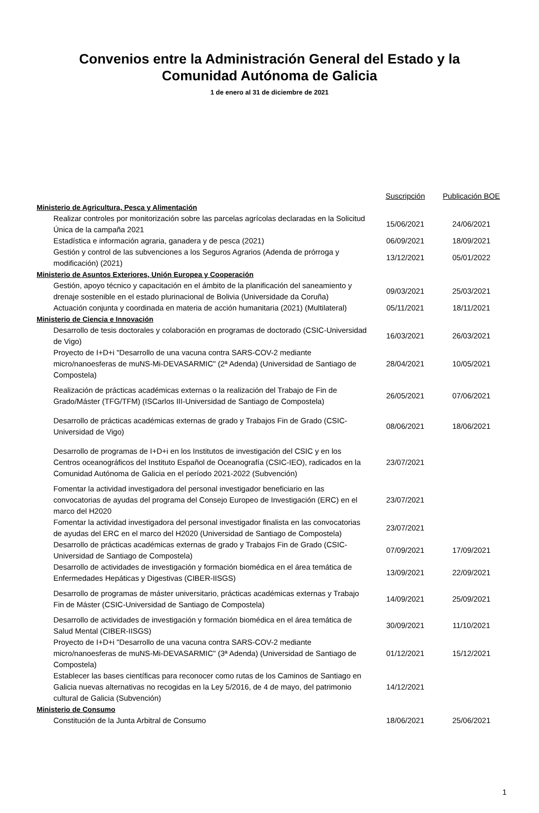Convenios entre la Administración General del Estado y la
Comunidad Autónoma de Galicia
1 de enero al 31 de diciembre de 2021
| | Suscripción | Publicación BOE |
| Ministerio de Agricultura, Pesca y Alimentación | | |
| Realizar controles por monitorización sobre las parcelas agrícolas declaradas en la Solicitud Única de la campaña 2021 | 15/06/2021 | 24/06/2021 |
| Estadística e información agraria, ganadera y de pesca (2021) | 06/09/2021 | 18/09/2021 |
| Gestión y control de las subvenciones a los Seguros Agrarios (Adenda de prórroga y modificación) (2021) | 13/12/2021 | 05/01/2022 |
| Ministerio de Asuntos Exteriores, Unión Europea y Cooperación | | |
| Gestión, apoyo técnico y capacitación en el ámbito de la planificación del saneamiento y drenaje sostenible en el estado plurinacional de Bolivia (Universidade da Coruña) | 09/03/2021 | 25/03/2021 |
| Actuación conjunta y coordinada en materia de acción humanitaria (2021) (Multilateral) | 05/11/2021 | 18/11/2021 |
| Ministerio de Ciencia e Innovación | | |
| Desarrollo de tesis doctorales y colaboración en programas de doctorado (CSIC-Universidad de Vigo) | 16/03/2021 | 26/03/2021 |
| Proyecto de I+D+i "Desarrollo de una vacuna contra SARS-COV-2 mediante micro/nanoesferas de muNS-Mi-DEVASARMIC" (2ª Adenda) (Universidad de Santiago de Compostela) | 28/04/2021 | 10/05/2021 |
| Realización de prácticas académicas externas o la realización del Trabajo de Fin de Grado/Máster (TFG/TFM) (ISCarlos III-Universidad de Santiago de Compostela) | 26/05/2021 | 07/06/2021 |
| Desarrollo de prácticas académicas externas de grado y Trabajos Fin de Grado (CSIC-Universidad de Vigo) | 08/06/2021 | 18/06/2021 |
| Desarrollo de programas de I+D+i en los Institutos de investigación del CSIC y en los Centros oceanográficos del Instituto Español de Oceanografía (CSIC-IEO), radicados en la Comunidad Autónoma de Galicia en el período 2021-2022 (Subvención) | 23/07/2021 | |
| Fomentar la actividad investigadora del personal investigador beneficiario en las convocatorias de ayudas del programa del Consejo Europeo de Investigación (ERC) en el marco del H2020 | 23/07/2021 | |
| Fomentar la actividad investigadora del personal investigador finalista en las convocatorias de ayudas del ERC en el marco del H2020 (Universidad de Santiago de Compostela) | 23/07/2021 | |
| Desarrollo de prácticas académicas externas de grado y Trabajos Fin de Grado (CSIC-Universidad de Santiago de Compostela) | 07/09/2021 | 17/09/2021 |
| Desarrollo de actividades de investigación y formación biomédica en el área temática de Enfermedades Hepáticas y Digestivas (CIBER-IISGS) | 13/09/2021 | 22/09/2021 |
| Desarrollo de programas de máster universitario, prácticas académicas externas y Trabajo Fin de Máster (CSIC-Universidad de Santiago de Compostela) | 14/09/2021 | 25/09/2021 |
| Desarrollo de actividades de investigación y formación biomédica en el área temática de Salud Mental (CIBER-IISGS) | 30/09/2021 | 11/10/2021 |
| Proyecto de I+D+i "Desarrollo de una vacuna contra SARS-COV-2 mediante micro/nanoesferas de muNS-Mi-DEVASARMIC" (3ª Adenda) (Universidad de Santiago de Compostela) | 01/12/2021 | 15/12/2021 |
| Establecer las bases científicas para reconocer como rutas de los Caminos de Santiago en Galicia nuevas alternativas no recogidas en la Ley 5/2016, de 4 de mayo, del patrimonio cultural de Galicia (Subvención) | 14/12/2021 | |
| Ministerio de Consumo | | |
| Constitución de la Junta Arbitral de Consumo | 18/06/2021 | 25/06/2021 |
1